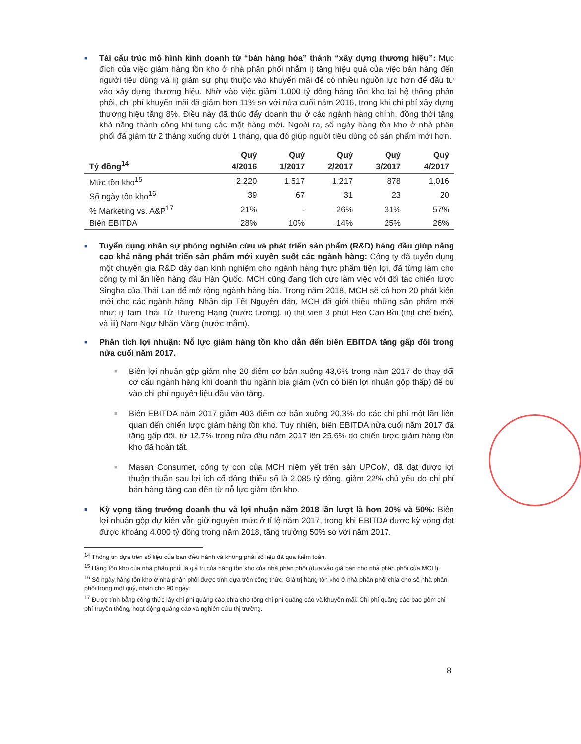■
Tái cấu trúc mô hình kinh doanh từ “bán hàng hóa” thành “xây dựng thương hiệu”: Mục đích của việc giảm hàng tồn kho ở nhà phân phối nhằm i) tăng hiệu quả của việc bán hàng đến người tiêu dùng và ii) giảm sự phụ thuộc vào khuyến mãi để có nhiều nguồn lực hơn để đầu tư vào xây dựng thương hiệu. Nhờ vào việc giảm 1.000 tỷ đồng hàng tồn kho tại hệ thống phân phối, chi phí khuyến mãi đã giảm hơn 11% so với nửa cuối năm 2016, trong khi chi phí xây dựng thương hiệu tăng 8%. Điều này đã thúc đẩy doanh thu ở các ngành hàng chính, đồng thời tăng khả năng thành công khi tung các mặt hàng mới. Ngoài ra, số ngày hàng tồn kho ở nhà phân phối đã giảm từ 2 tháng xuống dưới 1 tháng, qua đó giúp người tiêu dùng có sản phẩm mới hơn.
| Tỷ đồng<sup>14</sup> | Quý 4/2016 | Quý 1/2017 | Quý 2/2017 | Quý 3/2017 | Quý 4/2017 |
| --- | --- | --- | --- | --- | --- |
| Mức tồn kho<sup>15</sup> | 2.220 | 1.517 | 1.217 | 878 | 1.016 |
| Số ngày tồn kho<sup>16</sup> | 39 | 67 | 31 | 23 | 20 |
| % Marketing vs. A&P<sup>17</sup> | 21% | - | 26% | 31% | 57% |
| Biên EBITDA | 28% | 10% | 14% | 25% | 26% |
■
Tuyển dụng nhân sự phòng nghiên cứu và phát triển sản phẩm (R&D) hàng đầu giúp nâng cao khả năng phát triển sản phẩm mới xuyên suốt các ngành hàng: Công ty đã tuyển dụng một chuyên gia R&D dày dạn kinh nghiệm cho ngành hàng thực phẩm tiện lợi, đã từng làm cho công ty mì ăn liền hàng đầu Hàn Quốc. MCH cũng đang tích cực làm việc với đối tác chiến lược Singha của Thái Lan để mở rộng ngành hàng bia. Trong năm 2018, MCH sẽ có hơn 20 phát kiến mới cho các ngành hàng. Nhân dịp Tết Nguyên đán, MCH đã giới thiệu những sản phẩm mới như: i) Tam Thái Tử Thượng Hạng (nước tương), ii) thịt viên 3 phút Heo Cao Bồi (thịt chế biến), và iii) Nam Ngư Nhãn Vàng (nước mắm).
■
Phân tích lợi nhuận: Nỗ lực giảm hàng tồn kho dẫn đến biên EBITDA tăng gấp đôi trong nửa cuối năm 2017.
■
Biên lợi nhuận gộp giảm nhẹ 20 điểm cơ bản xuống 43,6% trong năm 2017 do thay đổi cơ cấu ngành hàng khi doanh thu ngành bia giảm (vốn có biên lợi nhuận gộp thấp) để bù vào chi phí nguyên liệu đầu vào tăng.
■
Biên EBITDA năm 2017 giảm 403 điểm cơ bản xuống 20,3% do các chi phí một lần liên quan đến chiến lược giảm hàng tồn kho. Tuy nhiên, biên EBITDA nửa cuối năm 2017 đã tăng gấp đôi, từ 12,7% trong nửa đầu năm 2017 lên 25,6% do chiến lược giảm hàng tồn kho đã hoàn tất.
■
Masan Consumer, công ty con của MCH niêm yết trên sàn UPCoM, đã đạt được lợi thuận thuần sau lợi ích cổ đông thiểu số là 2.085 tỷ đồng, giảm 22% chủ yếu do chi phí bán hàng tăng cao đến từ nỗ lực giảm tồn kho.
■
Kỳ vọng tăng trưởng doanh thu và lợi nhuận năm 2018 lần lượt là hơn 20% và 50%: Biên lợi nhuận gộp dự kiến vẫn giữ nguyên mức ở tỉ lệ năm 2017, trong khi EBITDA được kỳ vọng đạt được khoảng 4.000 tỷ đồng trong năm 2018, tăng trưởng 50% so với năm 2017.
<sup>14</sup> Thông tin dựa trên số liệu của ban điều hành và không phải số liệu đã qua kiểm toán.
<sup>15</sup> Hàng tồn kho của nhà phân phối là giá trị của hàng tồn kho của nhà phân phối (dựa vào giá bán cho nhà phân phối của MCH).
<sup>16</sup> Số ngày hàng tồn kho ở nhà phân phối được tính dựa trên công thức: Giá trị hàng tồn kho ở nhà phân phối chia cho số nhà phân phối trong một quý, nhân cho 90 ngày.
<sup>17</sup> Được tính bằng công thức lấy chi phí quảng cáo chia cho tổng chi phí quảng cáo và khuyến mãi. Chi phí quảng cáo bao gồm chi phí truyền thông, hoạt động quảng cáo và nghiên cứu thị trường.
8